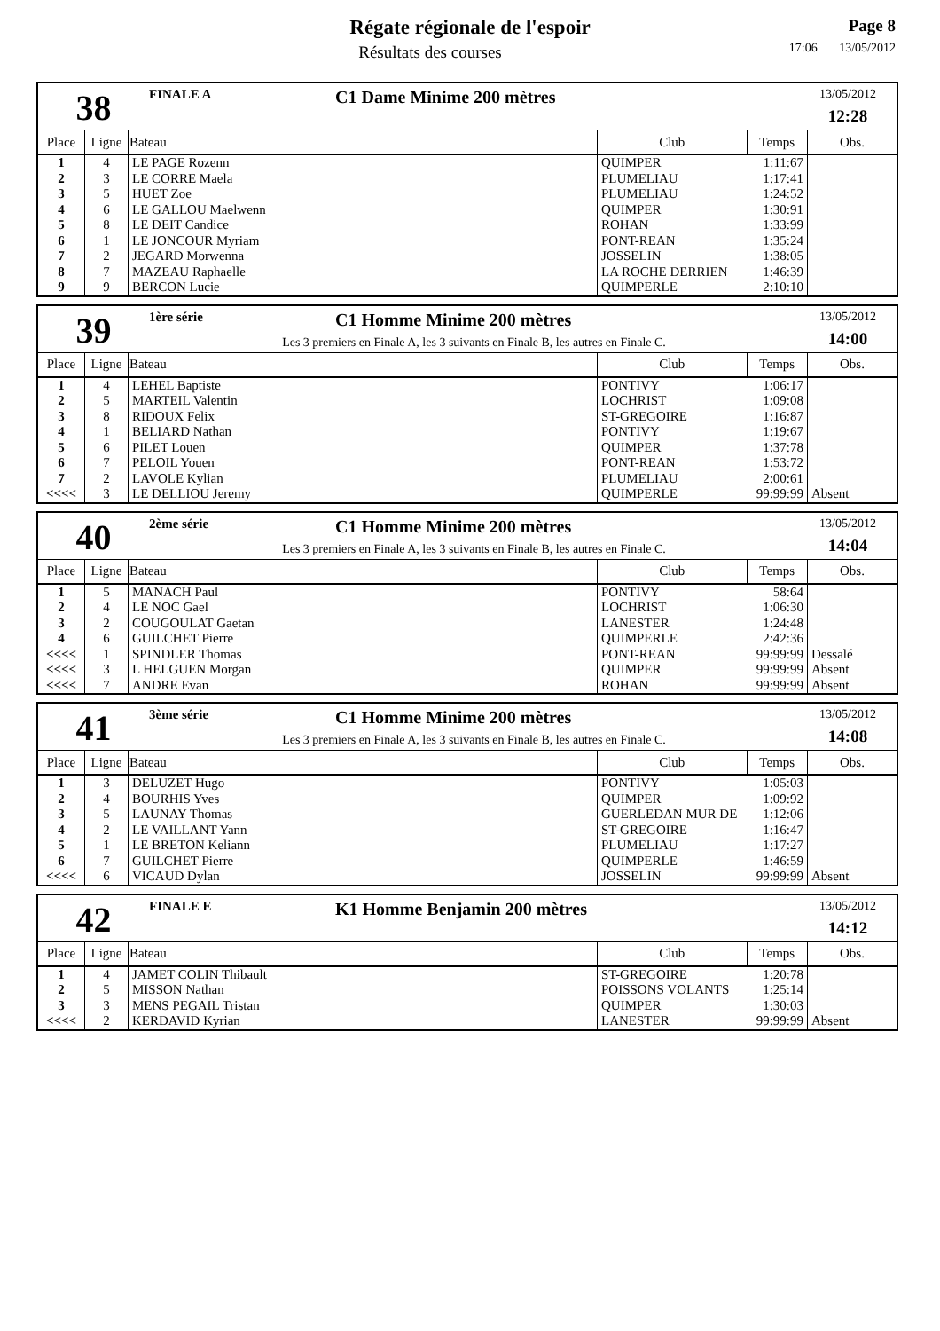Régate régionale de l'espoir
Résultats des courses
Page 8
17:06 13/05/2012
38
FINALE A C1 Dame Minime 200 mètres
13/05/2012
12:28
| Place | Ligne | Bateau | Club | Temps | Obs. |
| --- | --- | --- | --- | --- | --- |
| 1 | 4 | LE PAGE Rozenn | QUIMPER | 1:11:67 | |
| 2 | 3 | LE CORRE Maela | PLUMELIAU | 1:17:41 | |
| 3 | 5 | HUET Zoe | PLUMELIAU | 1:24:52 | |
| 4 | 6 | LE GALLOU Maelwenn | QUIMPER | 1:30:91 | |
| 5 | 8 | LE DEIT Candice | ROHAN | 1:33:99 | |
| 6 | 1 | LE JONCOUR Myriam | PONT-REAN | 1:35:24 | |
| 7 | 2 | JEGARD Morwenna | JOSSELIN | 1:38:05 | |
| 8 | 7 | MAZEAU Raphaelle | LA ROCHE DERRIEN | 1:46:39 | |
| 9 | 9 | BERCON Lucie | QUIMPERLE | 2:10:10 | |
39
1ère série C1 Homme Minime 200 mètres
Les 3 premiers en Finale A, les 3 suivants en Finale B, les autres en Finale C.
13/05/2012
14:00
| Place | Ligne | Bateau | Club | Temps | Obs. |
| --- | --- | --- | --- | --- | --- |
| 1 | 4 | LEHEL Baptiste | PONTIVY | 1:06:17 | |
| 2 | 5 | MARTEIL Valentin | LOCHRIST | 1:09:08 | |
| 3 | 8 | RIDOUX Felix | ST-GREGOIRE | 1:16:87 | |
| 4 | 1 | BELIARD Nathan | PONTIVY | 1:19:67 | |
| 5 | 6 | PILET Louen | QUIMPER | 1:37:78 | |
| 6 | 7 | PELOIL Youen | PONT-REAN | 1:53:72 | |
| 7 | 2 | LAVOLE Kylian | PLUMELIAU | 2:00:61 | |
| <<<< | 3 | LE DELLIOU Jeremy | QUIMPERLE | 99:99:99 | Absent |
40
2ème série C1 Homme Minime 200 mètres
Les 3 premiers en Finale A, les 3 suivants en Finale B, les autres en Finale C.
13/05/2012
14:04
| Place | Ligne | Bateau | Club | Temps | Obs. |
| --- | --- | --- | --- | --- | --- |
| 1 | 5 | MANACH Paul | PONTIVY | 58:64 | |
| 2 | 4 | LE NOC Gael | LOCHRIST | 1:06:30 | |
| 3 | 2 | COUGOULAT Gaetan | LANESTER | 1:24:48 | |
| 4 | 6 | GUILCHET Pierre | QUIMPERLE | 2:42:36 | |
| <<<< | 1 | SPINDLER Thomas | PONT-REAN | 99:99:99 | Dessalé |
| <<<< | 3 | L HELGUEN Morgan | QUIMPER | 99:99:99 | Absent |
| <<<< | 7 | ANDRE Evan | ROHAN | 99:99:99 | Absent |
41
3ème série C1 Homme Minime 200 mètres
Les 3 premiers en Finale A, les 3 suivants en Finale B, les autres en Finale C.
13/05/2012
14:08
| Place | Ligne | Bateau | Club | Temps | Obs. |
| --- | --- | --- | --- | --- | --- |
| 1 | 3 | DELUZET Hugo | PONTIVY | 1:05:03 | |
| 2 | 4 | BOURHIS Yves | QUIMPER | 1:09:92 | |
| 3 | 5 | LAUNAY Thomas | GUERLEDAN MUR DE | 1:12:06 | |
| 4 | 2 | LE VAILLANT Yann | ST-GREGOIRE | 1:16:47 | |
| 5 | 1 | LE BRETON Keliann | PLUMELIAU | 1:17:27 | |
| 6 | 7 | GUILCHET Pierre | QUIMPERLE | 1:46:59 | |
| <<<< | 6 | VICAUD Dylan | JOSSELIN | 99:99:99 | Absent |
42
FINALE E K1 Homme Benjamin 200 mètres
13/05/2012
14:12
| Place | Ligne | Bateau | Club | Temps | Obs. |
| --- | --- | --- | --- | --- | --- |
| 1 | 4 | JAMET COLIN Thibault | ST-GREGOIRE | 1:20:78 | |
| 2 | 5 | MISSON Nathan | POISSONS VOLANTS | 1:25:14 | |
| 3 | 3 | MENS PEGAIL Tristan | QUIMPER | 1:30:03 | |
| <<<< | 2 | KERDAVID Kyrian | LANESTER | 99:99:99 | Absent |